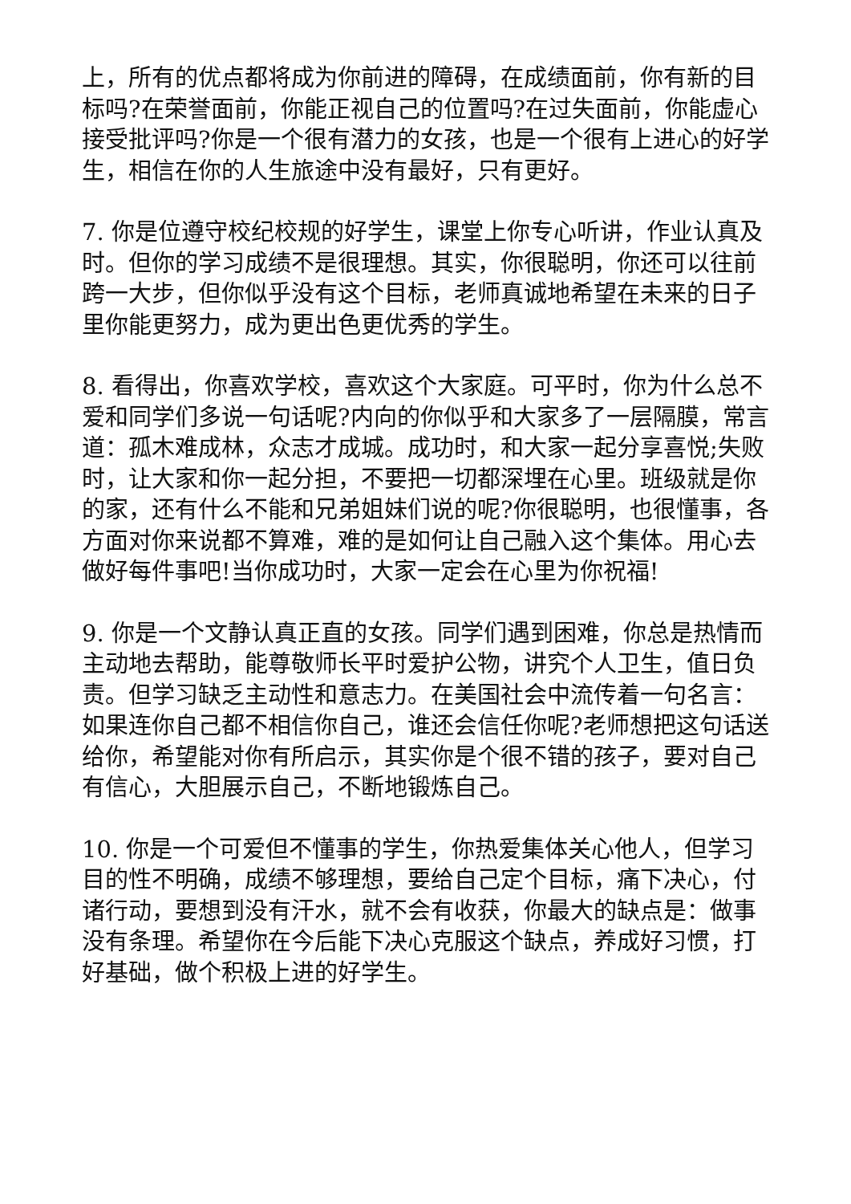上，所有的优点都将成为你前进的障碍，在成绩面前，你有新的目标吗?在荣誉面前，你能正视自己的位置吗?在过失面前，你能虚心接受批评吗?你是一个很有潜力的女孩，也是一个很有上进心的好学生，相信在你的人生旅途中没有最好，只有更好。
7. 你是位遵守校纪校规的好学生，课堂上你专心听讲，作业认真及时。但你的学习成绩不是很理想。其实，你很聪明，你还可以往前跨一大步，但你似乎没有这个目标，老师真诚地希望在未来的日子里你能更努力，成为更出色更优秀的学生。
8. 看得出，你喜欢学校，喜欢这个大家庭。可平时，你为什么总不爱和同学们多说一句话呢?内向的你似乎和大家多了一层隔膜，常言道：孤木难成林，众志才成城。成功时，和大家一起分享喜悦;失败时，让大家和你一起分担，不要把一切都深埋在心里。班级就是你的家，还有什么不能和兄弟姐妹们说的呢?你很聪明，也很懂事，各方面对你来说都不算难，难的是如何让自己融入这个集体。用心去做好每件事吧!当你成功时，大家一定会在心里为你祝福!
9. 你是一个文静认真正直的女孩。同学们遇到困难，你总是热情而主动地去帮助，能尊敬师长平时爱护公物，讲究个人卫生，值日负责。但学习缺乏主动性和意志力。在美国社会中流传着一句名言：如果连你自己都不相信你自己，谁还会信任你呢?老师想把这句话送给你，希望能对你有所启示，其实你是个很不错的孩子，要对自己有信心，大胆展示自己，不断地锻炼自己。
10. 你是一个可爱但不懂事的学生，你热爱集体关心他人，但学习目的性不明确，成绩不够理想，要给自己定个目标，痛下决心，付诸行动，要想到没有汗水，就不会有收获，你最大的缺点是：做事没有条理。希望你在今后能下决心克服这个缺点，养成好习惯，打好基础，做个积极上进的好学生。